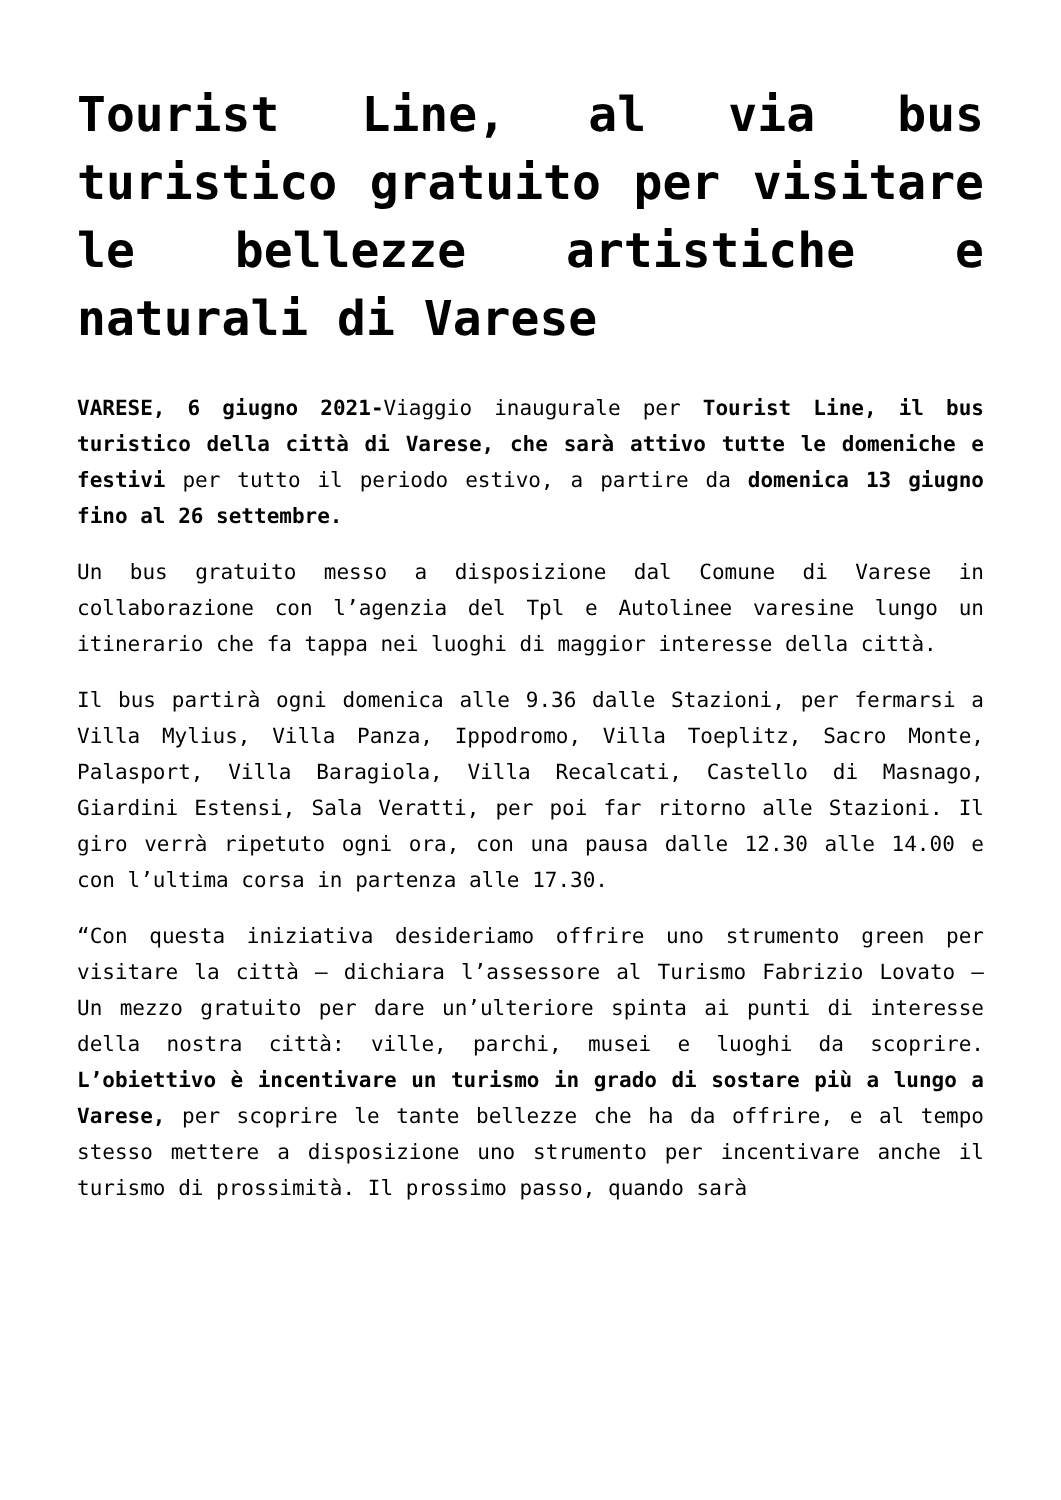Tourist Line, al via bus turistico gratuito per visitare le bellezze artistiche e naturali di Varese
VARESE, 6 giugno 2021-Viaggio inaugurale per Tourist Line, il bus turistico della città di Varese, che sarà attivo tutte le domeniche e festivi per tutto il periodo estivo, a partire da domenica 13 giugno fino al 26 settembre.
Un bus gratuito messo a disposizione dal Comune di Varese in collaborazione con l’agenzia del Tpl e Autolinee varesine lungo un itinerario che fa tappa nei luoghi di maggior interesse della città.
Il bus partirà ogni domenica alle 9.36 dalle Stazioni, per fermarsi a Villa Mylius, Villa Panza, Ippodromo, Villa Toeplitz, Sacro Monte, Palasport, Villa Baragiola, Villa Recalcati, Castello di Masnago, Giardini Estensi, Sala Veratti, per poi far ritorno alle Stazioni. Il giro verrà ripetuto ogni ora, con una pausa dalle 12.30 alle 14.00 e con l’ultima corsa in partenza alle 17.30.
“Con questa iniziativa desideriamo offrire uno strumento green per visitare la città – dichiara l’assessore al Turismo Fabrizio Lovato – Un mezzo gratuito per dare un’ulteriore spinta ai punti di interesse della nostra città: ville, parchi, musei e luoghi da scoprire. L’obiettivo è incentivare un turismo in grado di sostare più a lungo a Varese, per scoprire le tante bellezze che ha da offrire, e al tempo stesso mettere a disposizione uno strumento per incentivare anche il turismo di prossimità. Il prossimo passo, quando sarà